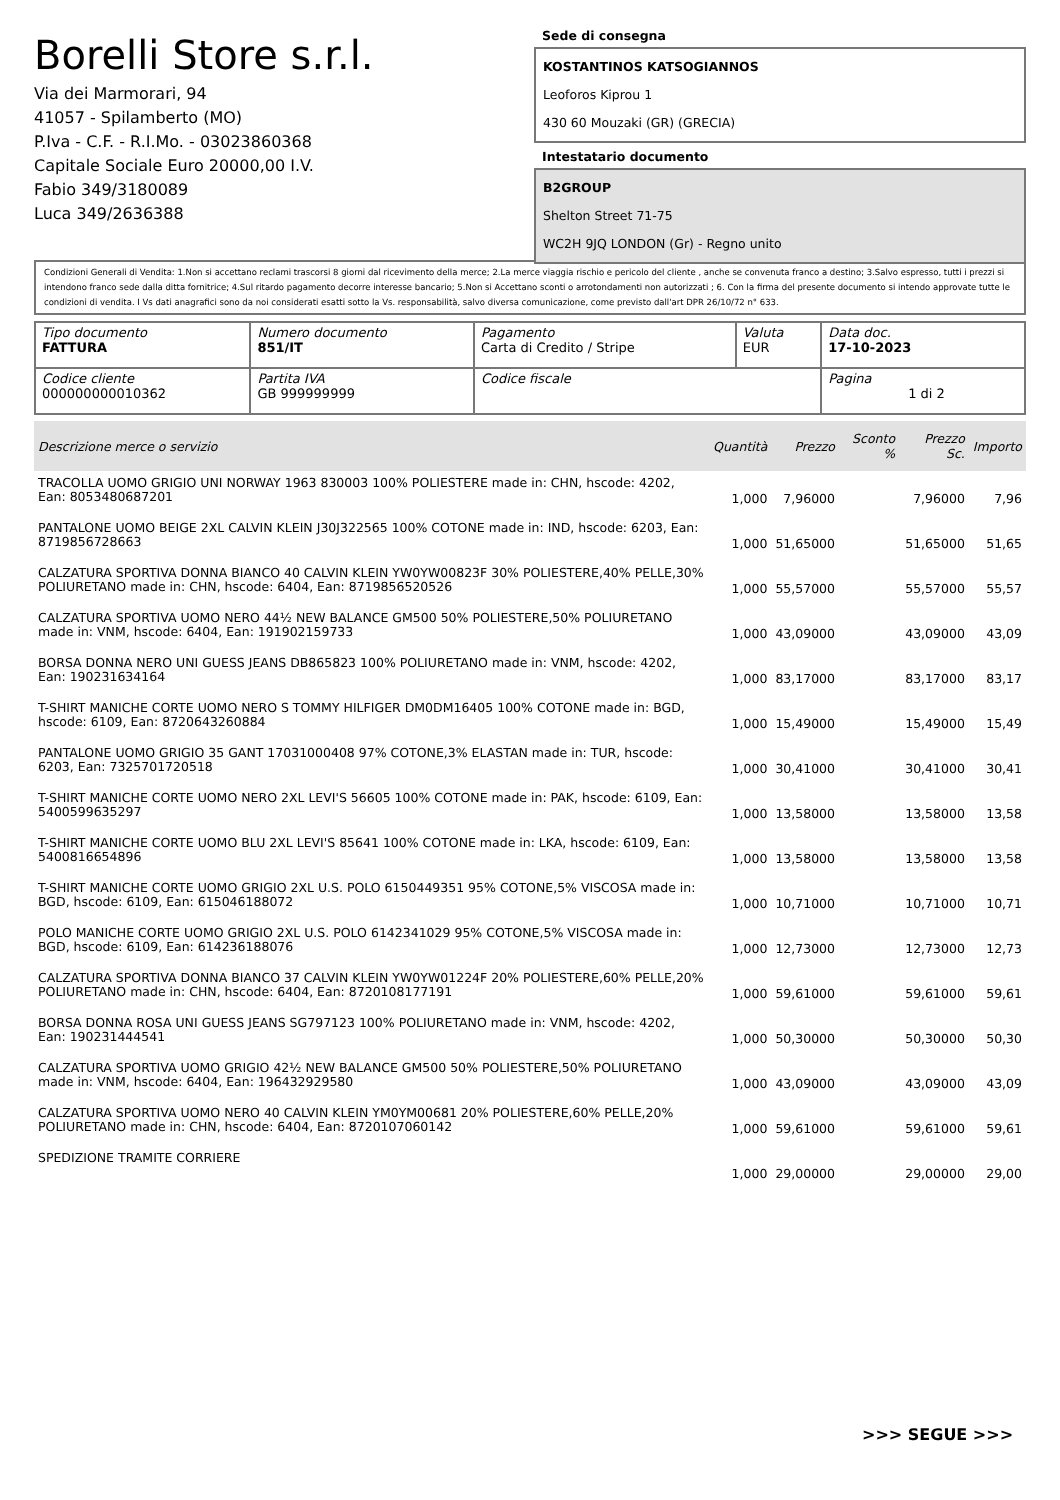Borelli Store s.r.l.
Via dei Marmorari, 94
41057 - Spilamberto (MO)
P.Iva - C.F. - R.I.Mo. - 03023860368
Capitale Sociale Euro 20000,00 I.V.
Fabio 349/3180089
Luca 349/2636388
Sede di consegna
KOSTANTINOS KATSOGIANNOS
Leoforos Kiprou 1
430 60 Mouzaki (GR) (GRECIA)
Intestatario documento
B2GROUP
Shelton Street 71-75
WC2H 9JQ LONDON (Gr) - Regno unito
Condizioni Generali di Vendita: 1.Non si accettano reclami trascorsi 8 giorni dal ricevimento della merce; 2.La merce viaggia rischio e pericolo del cliente , anche se convenuta franco a destino; 3.Salvo espresso, tutti i prezzi si intendono franco sede dalla ditta fornitrice; 4.Sul ritardo pagamento decorre interesse bancario; 5.Non si Accettano sconti o arrotondamenti non autorizzati ; 6. Con la firma del presente documento si intendo approvate tutte le condizioni di vendita. I Vs dati anagrafici sono da noi considerati esatti sotto la Vs. responsabilità, salvo diversa comunicazione, come previsto dall'art DPR 26/10/72 n° 633.
| Tipo documento FATTURA | Numero documento 851/IT | Pagamento Carta di Credito / Stripe | Valuta EUR | Data doc. 17-10-2023 |
| Codice cliente 000000000010362 | Partita IVA GB 999999999 | Codice fiscale | | Pagina 1 di 2 |
| Descrizione merce o servizio | Quantità | Prezzo | Sconto % | Prezzo Sc. | Importo |
| --- | --- | --- | --- | --- | --- |
| TRACOLLA UOMO GRIGIO UNI NORWAY 1963 830003 100% POLIESTERE made in: CHN, hscode: 4202, Ean: 8053480687201 | 1,000 | 7,96000 | | 7,96000 | 7,96 |
| PANTALONE UOMO BEIGE 2XL CALVIN KLEIN J30J322565 100% COTONE made in: IND, hscode: 6203, Ean: 8719856728663 | 1,000 | 51,65000 | | 51,65000 | 51,65 |
| CALZATURA SPORTIVA DONNA BIANCO 40 CALVIN KLEIN YW0YW00823F 30% POLIESTERE,40% PELLE,30% POLIURETANO made in: CHN, hscode: 6404, Ean: 8719856520526 | 1,000 | 55,57000 | | 55,57000 | 55,57 |
| CALZATURA SPORTIVA UOMO NERO 44½ NEW BALANCE GM500 50% POLIESTERE,50% POLIURETANO made in: VNM, hscode: 6404, Ean: 191902159733 | 1,000 | 43,09000 | | 43,09000 | 43,09 |
| BORSA DONNA NERO UNI GUESS JEANS DB865823 100% POLIURETANO made in: VNM, hscode: 4202, Ean: 190231634164 | 1,000 | 83,17000 | | 83,17000 | 83,17 |
| T-SHIRT MANICHE CORTE UOMO NERO S TOMMY HILFIGER DM0DM16405 100% COTONE made in: BGD, hscode: 6109, Ean: 8720643260884 | 1,000 | 15,49000 | | 15,49000 | 15,49 |
| PANTALONE UOMO GRIGIO 35 GANT 17031000408 97% COTONE,3% ELASTAN made in: TUR, hscode: 6203, Ean: 7325701720518 | 1,000 | 30,41000 | | 30,41000 | 30,41 |
| T-SHIRT MANICHE CORTE UOMO NERO 2XL LEVI'S 56605 100% COTONE made in: PAK, hscode: 6109, Ean: 5400599635297 | 1,000 | 13,58000 | | 13,58000 | 13,58 |
| T-SHIRT MANICHE CORTE UOMO BLU 2XL LEVI'S 85641 100% COTONE made in: LKA, hscode: 6109, Ean: 5400816654896 | 1,000 | 13,58000 | | 13,58000 | 13,58 |
| T-SHIRT MANICHE CORTE UOMO GRIGIO 2XL U.S. POLO 6150449351 95% COTONE,5% VISCOSA made in: BGD, hscode: 6109, Ean: 615046188072 | 1,000 | 10,71000 | | 10,71000 | 10,71 |
| POLO MANICHE CORTE UOMO GRIGIO 2XL U.S. POLO 6142341029 95% COTONE,5% VISCOSA made in: BGD, hscode: 6109, Ean: 614236188076 | 1,000 | 12,73000 | | 12,73000 | 12,73 |
| CALZATURA SPORTIVA DONNA BIANCO 37 CALVIN KLEIN YW0YW01224F 20% POLIESTERE,60% PELLE,20% POLIURETANO made in: CHN, hscode: 6404, Ean: 8720108177191 | 1,000 | 59,61000 | | 59,61000 | 59,61 |
| BORSA DONNA ROSA UNI GUESS JEANS SG797123 100% POLIURETANO made in: VNM, hscode: 4202, Ean: 190231444541 | 1,000 | 50,30000 | | 50,30000 | 50,30 |
| CALZATURA SPORTIVA UOMO GRIGIO 42½ NEW BALANCE GM500 50% POLIESTERE,50% POLIURETANO made in: VNM, hscode: 6404, Ean: 196432929580 | 1,000 | 43,09000 | | 43,09000 | 43,09 |
| CALZATURA SPORTIVA UOMO NERO 40 CALVIN KLEIN YM0YM00681 20% POLIESTERE,60% PELLE,20% POLIURETANO made in: CHN, hscode: 6404, Ean: 8720107060142 | 1,000 | 59,61000 | | 59,61000 | 59,61 |
| SPEDIZIONE TRAMITE CORRIERE | 1,000 | 29,00000 | | 29,00000 | 29,00 |
>>> SEGUE >>>